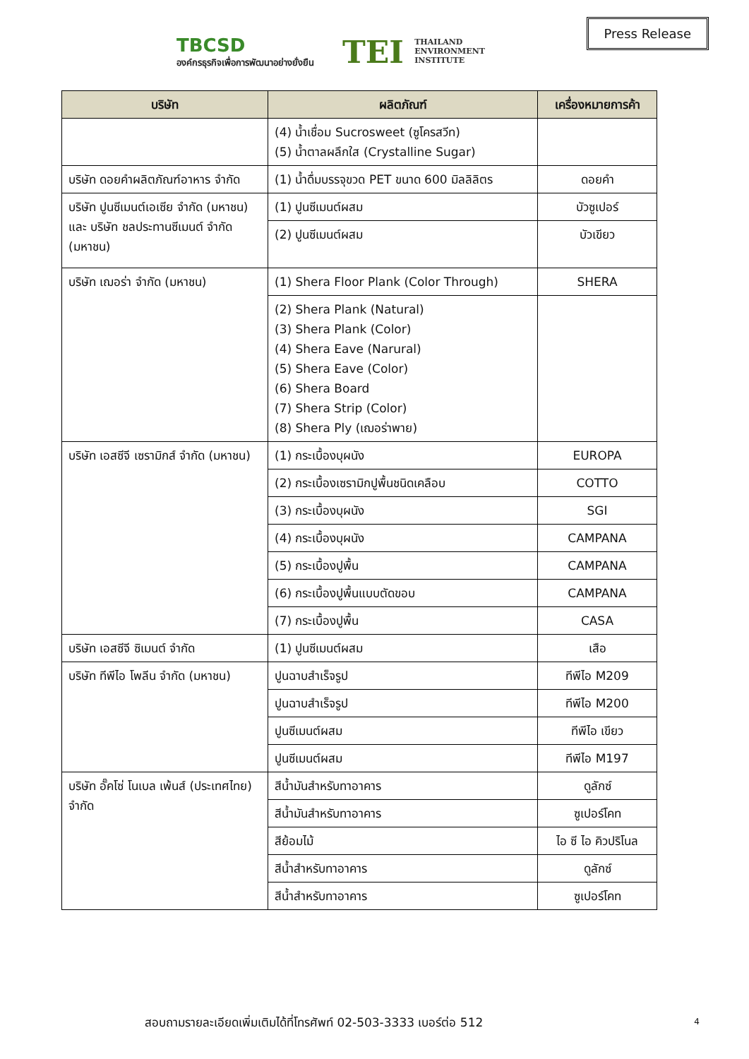TBCSD
องค์กรธุรกิจเพื่อการพัฒนาอย่างยั่งยืน
TEI THAILAND
ENVIRONMENT
INSTITUTE
Press Release
| บริษัท | ผลิตภัณฑ์ | เครื่องหมายการค้า |
| --- | --- | --- |
| | (4) น้ำเชื่อม Sucrosweet (ซูโครสวีท) (5) น้ำตาลผลึกใส (Crystalline Sugar) | |
| บริษัท ดอยคำผลิตภัณฑ์อาหาร จำกัด | (1) น้ำดื่มบรรจุขวด PET ขนาด 600 มิลลิลิตร | ดอยคำ |
| บริษัท ปูนซีเมนต์เอเซีย จำกัด (มหาชน) และ บริษัท ชลประทานซีเมนต์ จำกัด (มหาชน) | (1) ปูนซีเมนต์ผสม | บัวซูเปอร์ |
| | (2) ปูนซีเมนต์ผสม | บัวเขียว |
| บริษัท เฌอร่า จำกัด (มหาชน) | (1) Shera Floor Plank (Color Through) | SHERA |
| | (2) Shera Plank (Natural) (3) Shera Plank (Color) (4) Shera Eave (Narural) (5) Shera Eave (Color) (6) Shera Board (7) Shera Strip (Color) (8) Shera Ply (เฌอร่าพาย) | |
| บริษัท เอสซีจี เซรามิกส์ จำกัด (มหาชน) | (1) กระเบื้องบุผนัง | EUROPA |
| | (2) กระเบื้องเซรามิกปูพื้นชนิดเคลือบ | COTTO |
| | (3) กระเบื้องบุผนัง | SGI |
| | (4) กระเบื้องบุผนัง | CAMPANA |
| | (5) กระเบื้องปูพื้น | CAMPANA |
| | (6) กระเบื้องปูพื้นแบบตัดขอบ | CAMPANA |
| | (7) กระเบื้องปูพื้น | CASA |
| บริษัท เอสซีจี ซิเมนต์ จำกัด | (1) ปูนซีเมนต์ผสม | เสือ |
| บริษัท ทีพีไอ โพลีน จำกัด (มหาชน) | ปูนฉาบสำเร็จรูป | ทีพีไอ M209 |
| | ปูนฉาบสำเร็จรูป | ทีพีไอ M200 |
| | ปูนซีเมนต์ผสม | ทีพีไอ เขียว |
| | ปูนซีเมนต์ผสม | ทีพีไอ M197 |
| บริษัท อั๊คโซ่ โนเบล เพ้นส์ (ประเทศไทย) จำกัด | สีน้ำมันสำหรับทาอาคาร | ดูลักซ์ |
| | สีน้ำมันสำหรับทาอาคาร | ซูเปอร์โคท |
| | สีย้อมไม้ | ไอ ซี ไอ คิวปริโนล |
| | สีน้ำสำหรับทาอาคาร | ดูลักซ์ |
| | สีน้ำสำหรับทาอาคาร | ซูเปอร์โคท |
สอบถามรายละเอียดเพิ่มเติมได้ที่โทรศัพท์ 02-503-3333 เบอร์ต่อ 512
4